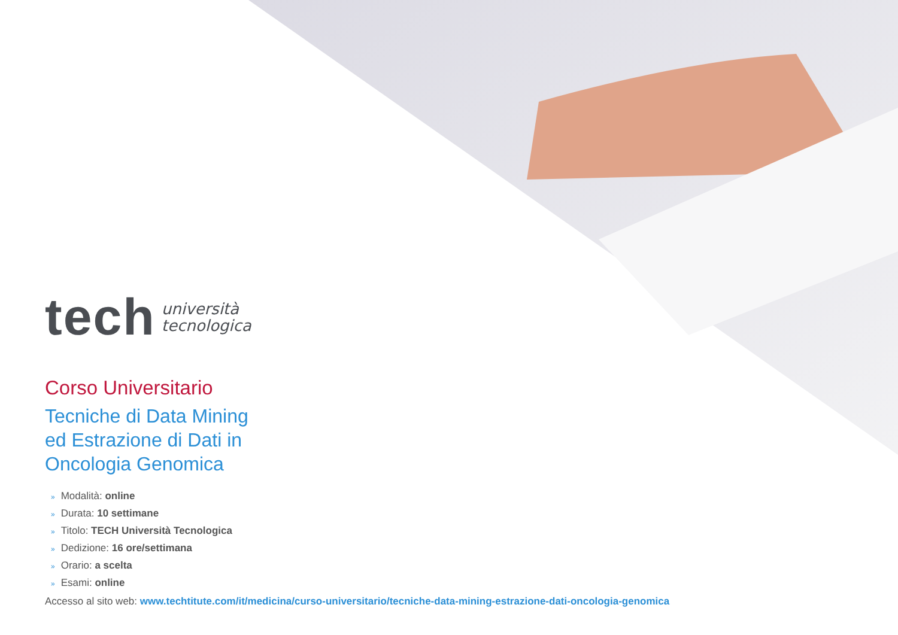tech
università
tecnologica
Corso Universitario
Tecniche di Data Mining
ed Estrazione di Dati in
Oncologia Genomica
» Modalità: online
» Durata: 10 settimane
» Titolo: TECH Università Tecnologica
» Dedizione: 16 ore/settimana
» Orario: a scelta
» Esami: online
Accesso al sito web: www.techtitute.com/it/medicina/curso-universitario/tecniche-data-mining-estrazione-dati-oncologia-genomica